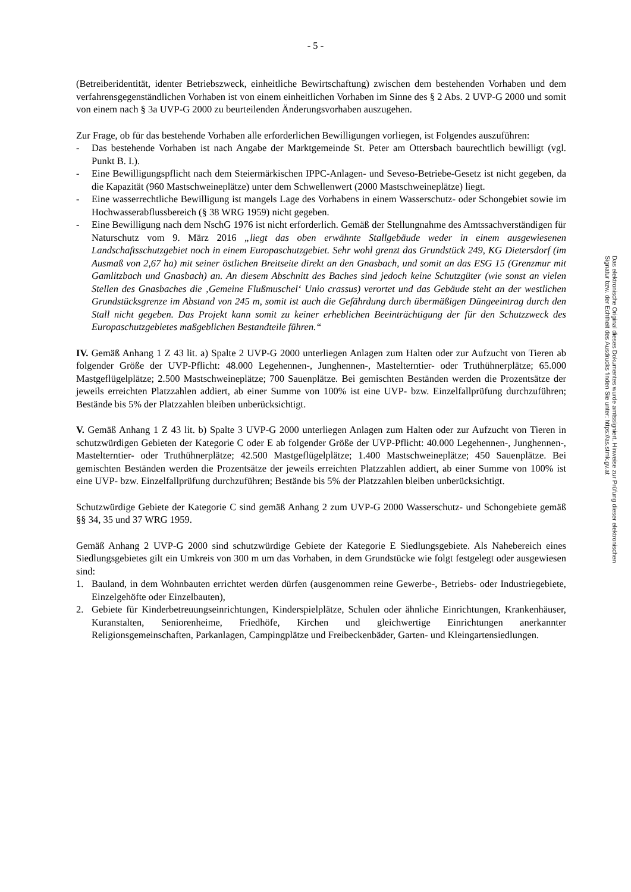- 5 -
(Betreiberidentität, identer Betriebszweck, einheitliche Bewirtschaftung) zwischen dem bestehenden Vorhaben und dem verfahrensgegenständlichen Vorhaben ist von einem einheitlichen Vorhaben im Sinne des § 2 Abs. 2 UVP-G 2000 und somit von einem nach § 3a UVP-G 2000 zu beurteilenden Änderungsvorhaben auszugehen.
Zur Frage, ob für das bestehende Vorhaben alle erforderlichen Bewilligungen vorliegen, ist Folgendes auszuführen:
- Das bestehende Vorhaben ist nach Angabe der Marktgemeinde St. Peter am Ottersbach baurechtlich bewilligt (vgl. Punkt B. I.).
- Eine Bewilligungspflicht nach dem Steiermärkischen IPPC-Anlagen- und Seveso-Betriebe-Gesetz ist nicht gegeben, da die Kapazität (960 Mastschweineplätze) unter dem Schwellenwert (2000 Mastschweineplätze) liegt.
- Eine wasserrechtliche Bewilligung ist mangels Lage des Vorhabens in einem Wasserschutz- oder Schongebiet sowie im Hochwasserabflussbereich (§ 38 WRG 1959) nicht gegeben.
- Eine Bewilligung nach dem NschG 1976 ist nicht erforderlich. Gemäß der Stellungnahme des Amtssachverständigen für Naturschutz vom 9. März 2016 „liegt das oben erwähnte Stallgebäude weder in einem ausgewiesenen Landschaftsschutzgebiet noch in einem Europaschutzgebiet. Sehr wohl grenzt das Grundstück 249, KG Dietersdorf (im Ausmaß von 2,67 ha) mit seiner östlichen Breitseite direkt an den Gnasbach, und somit an das ESG 15 (Grenzmur mit Gamlitzbach und Gnasbach) an. An diesem Abschnitt des Baches sind jedoch keine Schutzgüter (wie sonst an vielen Stellen des Gnasbaches die ‚Gemeine Flußmuschel‘ Unio crassus) verortet und das Gebäude steht an der westlichen Grundstücksgrenze im Abstand von 245 m, somit ist auch die Gefährdung durch übermäßigen Düngeeintrag durch den Stall nicht gegeben. Das Projekt kann somit zu keiner erheblichen Beeinträchtigung der für den Schutzzweck des Europaschutzgebietes maßgeblichen Bestandteile führen.“
IV. Gemäß Anhang 1 Z 43 lit. a) Spalte 2 UVP-G 2000 unterliegen Anlagen zum Halten oder zur Aufzucht von Tieren ab folgender Größe der UVP-Pflicht: 48.000 Legehennen-, Junghennen-, Mastelterntier- oder Truthühnerplätze; 65.000 Mastgeflügelplätze; 2.500 Mastschweineplätze; 700 Sauenplätze. Bei gemischten Beständen werden die Prozentsätze der jeweils erreichten Platzzahlen addiert, ab einer Summe von 100% ist eine UVP- bzw. Einzelfallprüfung durchzuführen; Bestände bis 5% der Platzzahlen bleiben unberücksichtigt.
V. Gemäß Anhang 1 Z 43 lit. b) Spalte 3 UVP-G 2000 unterliegen Anlagen zum Halten oder zur Aufzucht von Tieren in schutzwürdigen Gebieten der Kategorie C oder E ab folgender Größe der UVP-Pflicht: 40.000 Legehennen-, Junghennen-, Mastelterntier- oder Truthühnerplätze; 42.500 Mastgeflügelplätze; 1.400 Mastschweineplätze; 450 Sauenplätze. Bei gemischten Beständen werden die Prozentsätze der jeweils erreichten Platzzahlen addiert, ab einer Summe von 100% ist eine UVP- bzw. Einzelfallprüfung durchzuführen; Bestände bis 5% der Platzzahlen bleiben unberücksichtigt.
Schutzwürdige Gebiete der Kategorie C sind gemäß Anhang 2 zum UVP-G 2000 Wasserschutz- und Schongebiete gemäß §§ 34, 35 und 37 WRG 1959.
Gemäß Anhang 2 UVP-G 2000 sind schutzwürdige Gebiete der Kategorie E Siedlungsgebiete. Als Nahebereich eines Siedlungsgebietes gilt ein Umkreis von 300 m um das Vorhaben, in dem Grundstücke wie folgt festgelegt oder ausgewiesen sind:
1. Bauland, in dem Wohnbauten errichtet werden dürfen (ausgenommen reine Gewerbe-, Betriebs- oder Industriegebiete, Einzelgehöfte oder Einzelbauten),
2. Gebiete für Kinderbetreuungseinrichtungen, Kinderspielplätze, Schulen oder ähnliche Einrichtungen, Krankenhäuser, Kuranstalten, Seniorenheime, Friedhöfe, Kirchen und gleichwertige Einrichtungen anerkannter Religionsgemeinschaften, Parkanlagen, Campingplätze und Freibeckenbäder, Garten- und Kleingartensiedlungen.
Das elektronische Original dieses Dokumentes wurde amtssigniert. Hinweise zur Prüfung dieser elektronischen Signatur bzw. der Echtheit des Ausdrucks finden Sie unter: https://as.stmk.gv.at